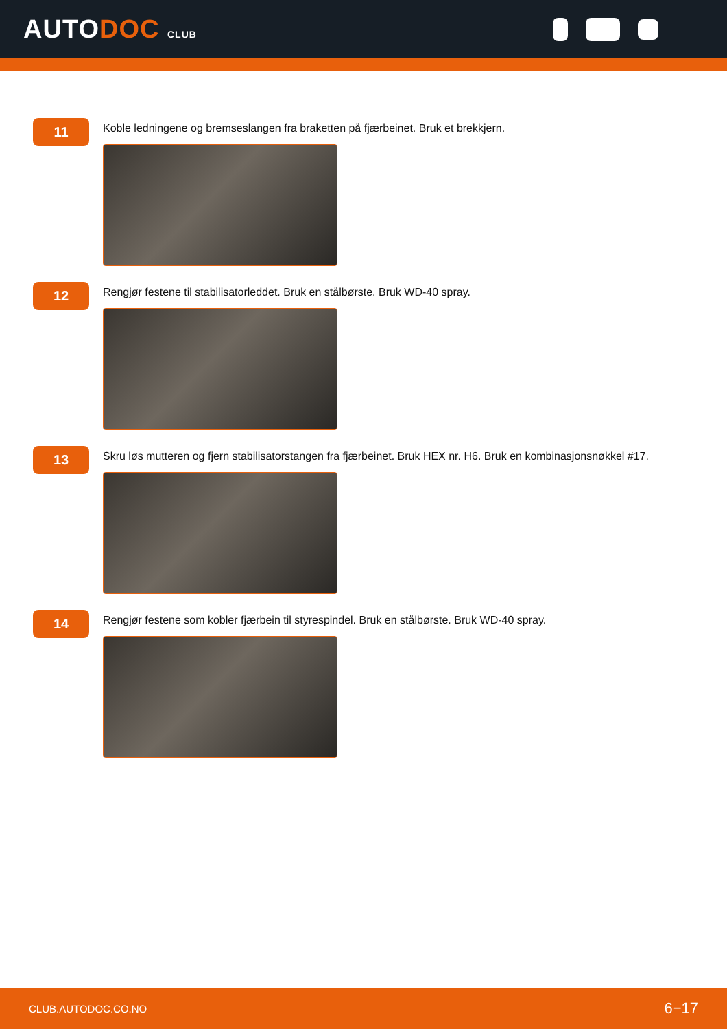AUTODOC CLUB
11
Koble ledningene og bremseslangen fra braketten på fjærbeinet. Bruk et brekkjern.
12
Rengjør festene til stabilisatorleddet. Bruk en stålbørste. Bruk WD-40 spray.
13
Skru løs mutteren og fjern stabilisatorstangen fra fjærbeinet. Bruk HEX nr. H6. Bruk en kombinasjonsnøkkel #17.
14
Rengjør festene som kobler fjærbein til styrespindel. Bruk en stålbørste. Bruk WD-40 spray.
CLUB.AUTODOC.CO.NO 6−17